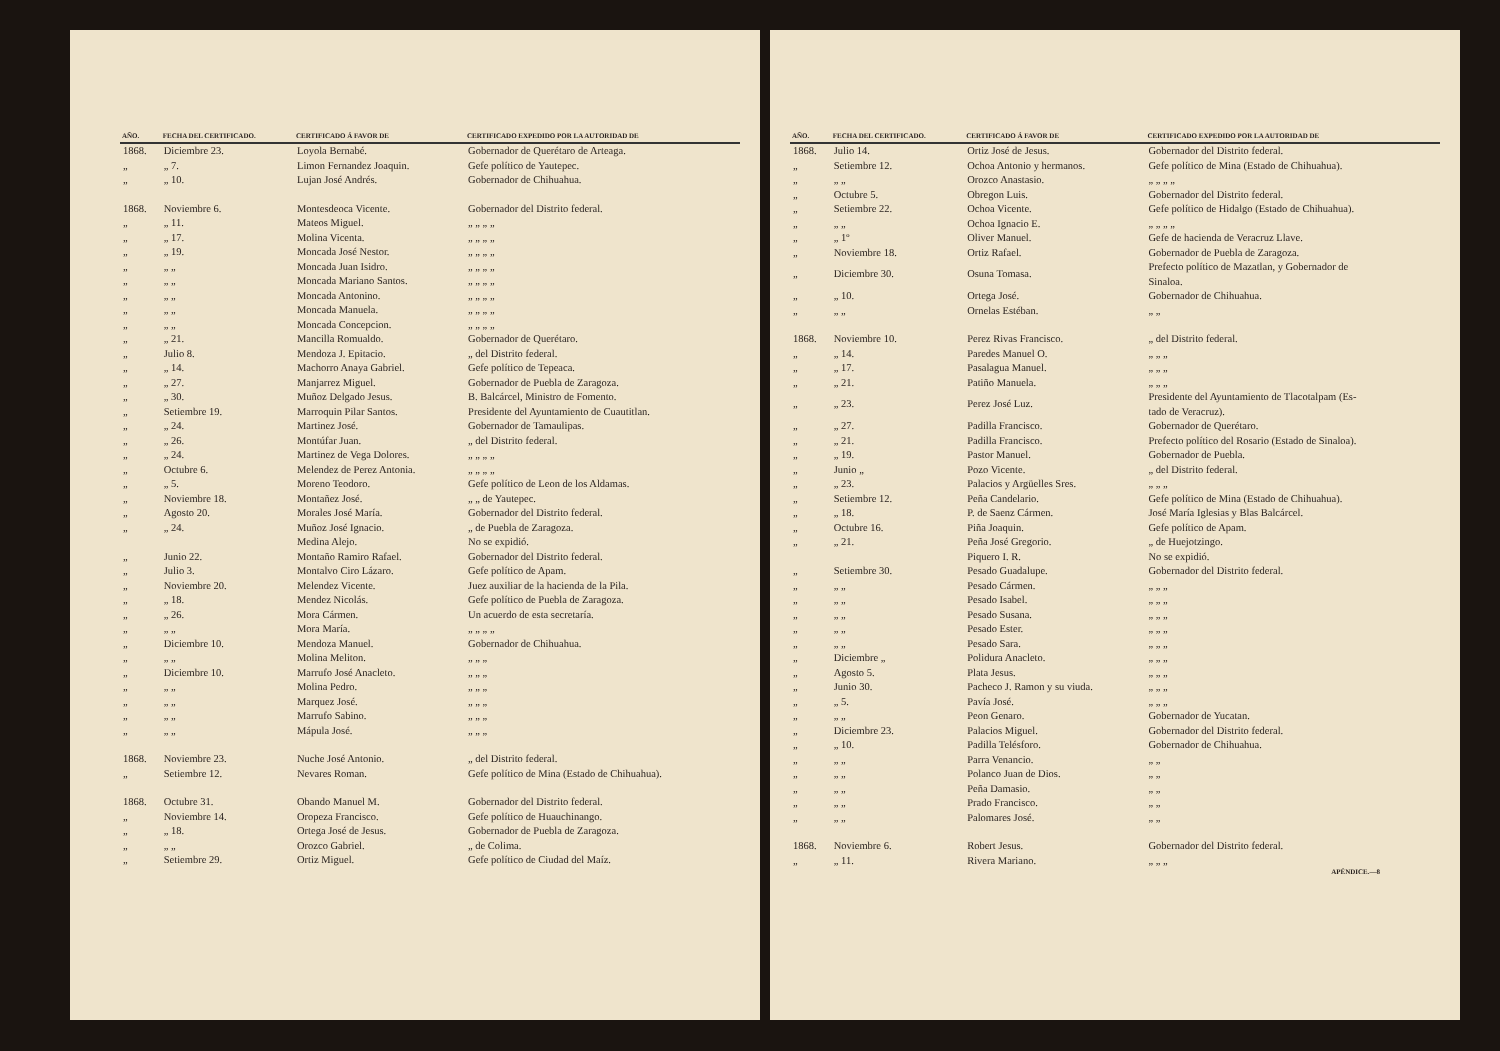| AÑO. | FECHA DEL CERTIFICADO. | CERTIFICADO Á FAVOR DE | CERTIFICADO EXPEDIDO POR LA AUTORIDAD DE |
| --- | --- | --- | --- |
| 1868. | Diciembre 23. | Loyola Bernabé. | Gobernador de Querétaro de Arteaga. |
| „ | „ 7. | Limon Fernandez Joaquin. | Gefe político de Yautepec. |
| „ | „ 10. | Lujan José Andrés. | Gobernador de Chihuahua. |
| 1868. | Noviembre 6. | Montesdeoca Vicente. | Gobernador del Distrito federal. |
| „ | „ 11. | Mateos Miguel. | „ „ „ „ |
| „ | „ 17. | Molina Vicenta. | „ „ „ „ |
| „ | „ 19. | Moncada José Nestor. | „ „ „ „ |
| „ | „ „ | Moncada Juan Isidro. | „ „ „ „ |
| „ | „ „ | Moncada Mariano Santos. | „ „ „ „ |
| „ | „ „ | Moncada Antonino. | „ „ „ „ |
| „ | „ „ | Moncada Manuela. | „ „ „ „ |
| „ | „ „ | Moncada Concepcion. | „ „ „ „ |
| „ | „ 21. | Mancilla Romualdo. | Gobernador de Querétaro. |
| „ | Julio 8. | Mendoza J. Epitacio. | „ del Distrito federal. |
| „ | „ 14. | Machorro Anaya Gabriel. | Gefe político de Tepeaca. |
| „ | „ 27. | Manjarrez Miguel. | Gobernador de Puebla de Zaragoza. |
| „ | „ 30. | Muñoz Delgado Jesus. | B. Balcárcel, Ministro de Fomento. |
| „ | Setiembre 19. | Marroquin Pilar Santos. | Presidente del Ayuntamiento de Cuautitlan. |
| „ | „ 24. | Martinez José. | Gobernador de Tamaulipas. |
| „ | „ 26. | Montúfar Juan. | „ del Distrito federal. |
| „ | „ 24. | Martinez de Vega Dolores. | „ „ „ „ |
| „ | Octubre 6. | Melendez de Perez Antonia. | „ „ „ „ |
| „ | „ 5. | Moreno Teodoro. | Gefe político de Leon de los Aldamas. |
| „ | Noviembre 18. | Montañez José. | „ „ de Yautepec. |
| „ | Agosto 20. | Morales José María. | Gobernador del Distrito federal. |
| „ | „ 24. | Muñoz José Ignacio. | „ de Puebla de Zaragoza. |
| | | Medina Alejo. | No se expidió. |
| „ | Junio 22. | Montaño Ramiro Rafael. | Gobernador del Distrito federal. |
| „ | Julio 3. | Montalvo Ciro Lázaro. | Gefe político de Apam. |
| „ | Noviembre 20. | Melendez Vicente. | Juez auxiliar de la hacienda de la Pila. |
| „ | „ 18. | Mendez Nicolás. | Gefe político de Puebla de Zaragoza. |
| „ | „ 26. | Mora Cármen. | Un acuerdo de esta secretaría. |
| „ | „ „ | Mora María. | „ „ „ „ |
| „ | Diciembre 10. | Mendoza Manuel. | Gobernador de Chihuahua. |
| „ | „ „ | Molina Meliton. | „ „ „ |
| „ | Diciembre 10. | Marrufo José Anacleto. | „ „ „ |
| „ | „ „ | Molina Pedro. | „ „ „ |
| „ | „ „ | Marquez José. | „ „ „ |
| „ | „ „ | Marrufo Sabino. | „ „ „ |
| „ | „ „ | Mápula José. | „ „ „ |
| 1868. | Noviembre 23. | Nuche José Antonio. | „ del Distrito federal. |
| „ | Setiembre 12. | Nevares Roman. | Gefe político de Mina (Estado de Chihuahua). |
| 1868. | Octubre 31. | Obando Manuel M. | Gobernador del Distrito federal. |
| „ | Noviembre 14. | Oropeza Francisco. | Gefe político de Huauchinango. |
| „ | „ 18. | Ortega José de Jesus. | Gobernador de Puebla de Zaragoza. |
| „ | „ „ | Orozco Gabriel. | „ de Colima. |
| „ | Setiembre 29. | Ortiz Miguel. | Gefe político de Ciudad del Maíz. |
| AÑO. | FECHA DEL CERTIFICADO. | CERTIFICADO Á FAVOR DE | CERTIFICADO EXPEDIDO POR LA AUTORIDAD DE |
| --- | --- | --- | --- |
| 1868. | Julio 14. | Ortiz José de Jesus. | Gobernador del Distrito federal. |
| „ | Setiembre 12. | Ochoa Antonio y hermanos. | Gefe político de Mina (Estado de Chihuahua). |
| „ | „ „ | Orozco Anastasio. | „ „ „ „ |
| „ | Octubre 5. | Obregon Luis. | Gobernador del Distrito federal. |
| „ | Setiembre 22. | Ochoa Vicente. | Gefe político de Hidalgo (Estado de Chihuahua). |
| „ | „ „ | Ochoa Ignacio E. | „ „ „ „ |
| „ | „ 1º | Oliver Manuel. | Gefe de hacienda de Veracruz Llave. |
| „ | Noviembre 18. | Ortiz Rafael. | Gobernador de Puebla de Zaragoza. |
| „ | Diciembre 30. | Osuna Tomasa. | Prefecto político de Mazatlan, y Gobernador de Sinaloa. |
| „ | „ 10. | Ortega José. | Gobernador de Chihuahua. |
| „ | „ „ | Ornelas Estéban. | „ „ |
| 1868. | Noviembre 10. | Perez Rivas Francisco. | „ del Distrito federal. |
| „ | „ 14. | Paredes Manuel O. | „ „ „ |
| „ | „ 17. | Pasalagua Manuel. | „ „ „ |
| „ | „ 21. | Patiño Manuela. | „ „ „ |
| „ | „ 23. | Perez José Luz. | Presidente del Ayuntamiento de Tlacotalpam (Es- tado de Veracruz). |
| „ | „ 27. | Padilla Francisco. | Gobernador de Querétaro. |
| „ | „ 21. | Padilla Francisco. | Prefecto político del Rosario (Estado de Sinaloa). |
| „ | „ 19. | Pastor Manuel. | Gobernador de Puebla. |
| „ | Junio „ | Pozo Vicente. | „ del Distrito federal. |
| „ | „ 23. | Palacios y Argüelles Sres. | „ „ „ |
| „ | Setiembre 12. | Peña Candelario. | Gefe político de Mina (Estado de Chihuahua). |
| „ | „ 18. | P. de Saenz Cármen. | José María Iglesias y Blas Balcárcel. |
| „ | Octubre 16. | Piña Joaquin. | Gefe político de Apam. |
| „ | „ 21. | Peña José Gregorio. | „ de Huejotzingo. |
| | | Piquero I. R. | No se expidió. |
| „ | Setiembre 30. | Pesado Guadalupe. | Gobernador del Distrito federal. |
| „ | „ „ | Pesado Cármen. | „ „ „ |
| „ | „ „ | Pesado Isabel. | „ „ „ |
| „ | „ „ | Pesado Susana. | „ „ „ |
| „ | „ „ | Pesado Ester. | „ „ „ |
| „ | „ „ | Pesado Sara. | „ „ „ |
| „ | Diciembre „ | Polidura Anacleto. | „ „ „ |
| „ | Agosto 5. | Plata Jesus. | „ „ „ |
| „ | Junio 30. | Pacheco J. Ramon y su viuda. | „ „ „ |
| „ | „ 5. | Pavía José. | „ „ „ |
| „ | „ „ | Peon Genaro. | Gobernador de Yucatan. |
| „ | Diciembre 23. | Palacios Miguel. | Gobernador del Distrito federal. |
| „ | „ 10. | Padilla Telésforo. | Gobernador de Chihuahua. |
| „ | „ „ | Parra Venancio. | „ „ |
| „ | „ „ | Polanco Juan de Dios. | „ „ |
| „ | „ „ | Peña Damasio. | „ „ |
| „ | „ „ | Prado Francisco. | „ „ |
| „ | „ „ | Palomares José. | „ „ |
| 1868. | Noviembre 6. | Robert Jesus. | Gobernador del Distrito federal. |
| „ | „ 11. | Rivera Mariano. | „ „ „ |
APÉNDICE.—8